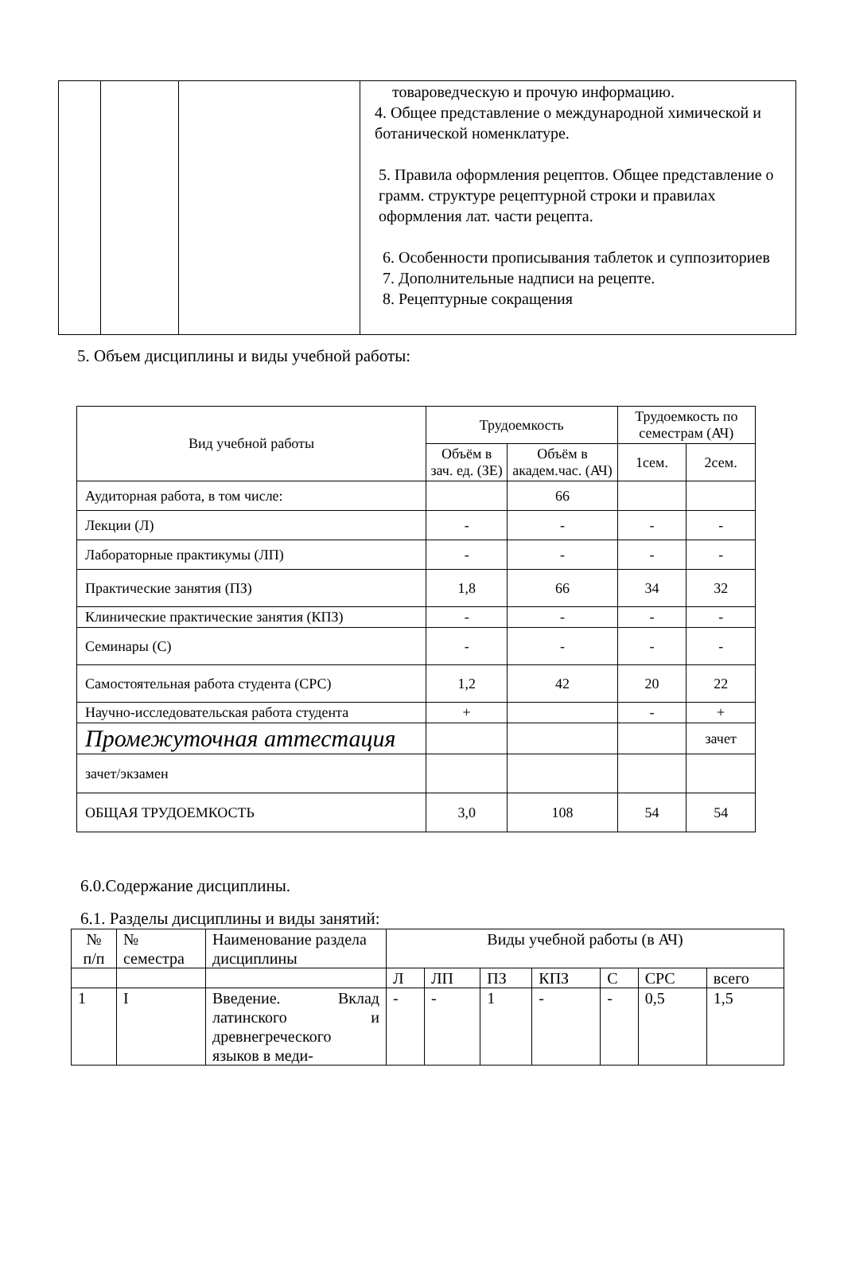| | | | товароведческую и прочую информацию. 4. Общее представление о международной химической и ботанической номенклатуре. 5. Правила оформления рецептов. Общее представление о грамм. структуре рецептурной строки и правилах оформления лат. части рецепта. 6. Особенности прописывания таблеток и суппозиториев 7. Дополнительные надписи на рецепте. 8. Рецептурные сокращения |
5. Объем дисциплины и виды учебной работы:
| Вид учебной работы | Трудоемкость | | Трудоемкость по семестрам (АЧ) | |
| --- | --- | --- | --- | --- |
| | Объём в зач. ед. (ЗЕ) | Объём в академ.час. (АЧ) | | |
| | | | 1сем. | 2сем. |
| Аудиторная работа, в том числе: | | 66 | | |
| Лекции (Л) | - | - | - | - |
| Лабораторные практикумы (ЛП) | - | - | - | - |
| Практические занятия (ПЗ) | 1,8 | 66 | 34 | 32 |
| Клинические практические занятия (КПЗ) | - | - | - | - |
| Семинары (С) | - | - | - | - |
| Самостоятельная работа студента (СРС) | 1,2 | 42 | 20 | 22 |
| Научно-исследовательская работа студента | + | | - | + |
| Промежуточная аттестация | | | | зачет |
| зачет/экзамен | | | | |
| ОБЩАЯ ТРУДОЕМКОСТЬ | 3,0 | 108 | 54 | 54 |
6.0.Содержание дисциплины.
6.1. Разделы дисциплины и виды занятий:
| № п/п | № семестра | Наименование раздела дисциплины | Виды учебной работы (в АЧ) | | | | | | |
| | | | Л | ЛП | ПЗ | КПЗ | С | СРС | всего |
| 1 | I | Введение. Вклад латинского и древнегреческого языков в меди- | - | - | 1 | - | - | 0,5 | 1,5 |